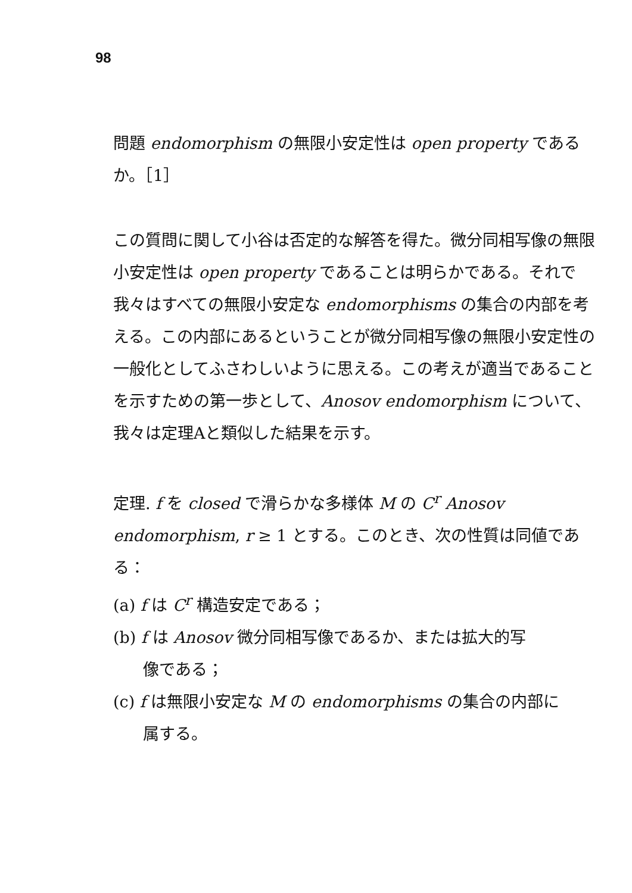98
問題 endomorphism の無限小安定性は open property であるか。［1］
この質問に関して小谷は否定的な解答を得た。微分同相写像の無限小安定性は open property であることは明らかである。それで我々はすべての無限小安定な endomorphisms の集合の内部を考える。この内部にあるということが微分同相写像の無限小安定性の一般化としてふさわしいように思える。この考えが適当であることを示すための第一歩として、Anosov endomorphism について、我々は定理Aと類似した結果を示す。
定理. f を closed で滑らかな多様体 M の C<sup>r</sup> Anosov endomorphism, r ≥ 1 とする。このとき、次の性質は同値である：
(a) f は C<sup>r</sup> 構造安定である；
(b) f は Anosov 微分同相写像であるか、または拡大的写
像である；
(c) f は無限小安定な M の endomorphisms の集合の内部に
属する。